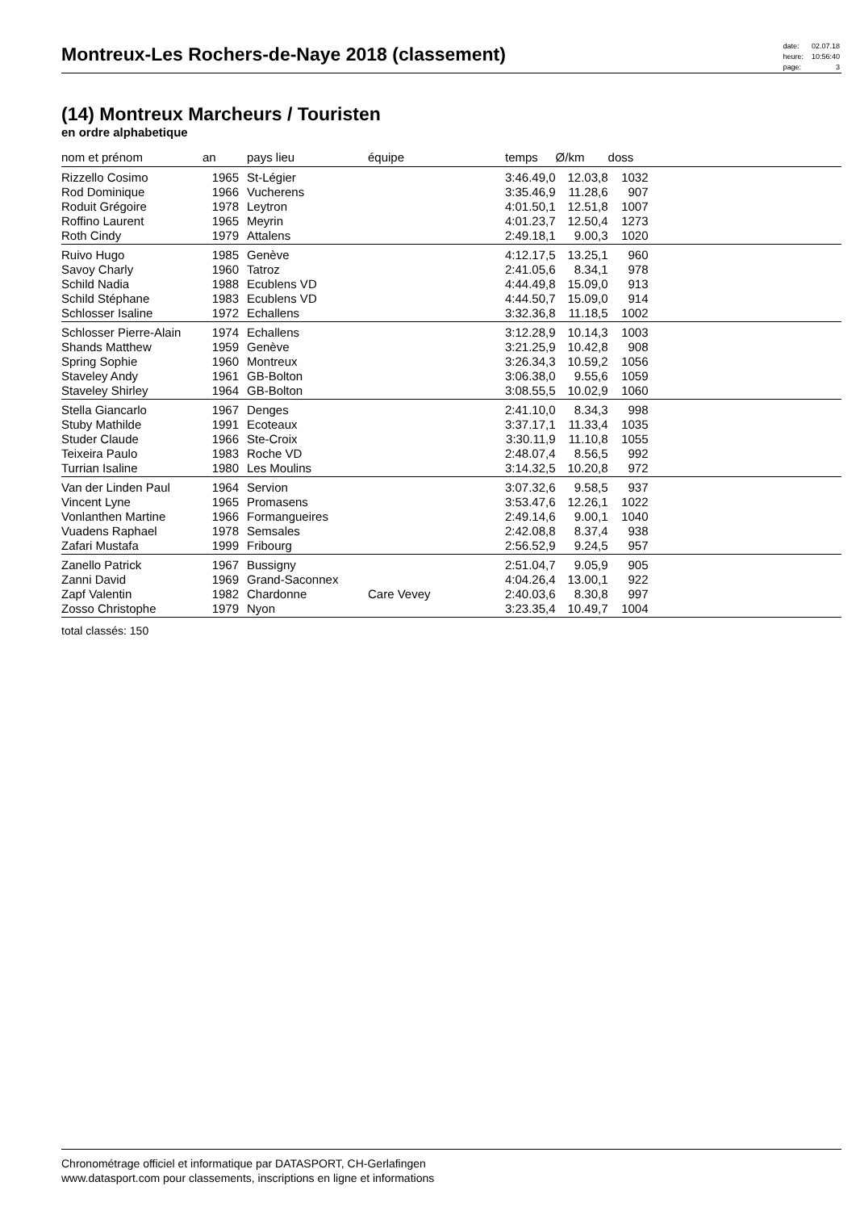Montreux-Les Rochers-de-Naye 2018 (classement)
| date: | 02.07.18 |
| heure: | 10:56:40 |
| page: | 3 |
(14) Montreux Marcheurs / Touristen
en ordre alphabetique
| nom et prénom | an | pays lieu | équipe | temps | Ø/km | doss | |
| --- | --- | --- | --- | --- | --- | --- | --- |
| Rizzello Cosimo | 1965 | St-Légier | | 3:46.49,0 | 12.03,8 | 1032 | |
| Rod Dominique | 1966 | Vucherens | | 3:35.46,9 | 11.28,6 | 907 | |
| Roduit Grégoire | 1978 | Leytron | | 4:01.50,1 | 12.51,8 | 1007 | |
| Roffino Laurent | 1965 | Meyrin | | 4:01.23,7 | 12.50,4 | 1273 | |
| Roth Cindy | 1979 | Attalens | | 2:49.18,1 | 9.00,3 | 1020 | |
| Ruivo Hugo | 1985 | Genève | | 4:12.17,5 | 13.25,1 | 960 | |
| Savoy Charly | 1960 | Tatroz | | 2:41.05,6 | 8.34,1 | 978 | |
| Schild Nadia | 1988 | Ecublens VD | | 4:44.49,8 | 15.09,0 | 913 | |
| Schild Stéphane | 1983 | Ecublens VD | | 4:44.50,7 | 15.09,0 | 914 | |
| Schlosser Isaline | 1972 | Echallens | | 3:32.36,8 | 11.18,5 | 1002 | |
| Schlosser Pierre-Alain | 1974 | Echallens | | 3:12.28,9 | 10.14,3 | 1003 | |
| Shands Matthew | 1959 | Genève | | 3:21.25,9 | 10.42,8 | 908 | |
| Spring Sophie | 1960 | Montreux | | 3:26.34,3 | 10.59,2 | 1056 | |
| Staveley Andy | 1961 | GB-Bolton | | 3:06.38,0 | 9.55,6 | 1059 | |
| Staveley Shirley | 1964 | GB-Bolton | | 3:08.55,5 | 10.02,9 | 1060 | |
| Stella Giancarlo | 1967 | Denges | | 2:41.10,0 | 8.34,3 | 998 | |
| Stuby Mathilde | 1991 | Ecoteaux | | 3:37.17,1 | 11.33,4 | 1035 | |
| Studer Claude | 1966 | Ste-Croix | | 3:30.11,9 | 11.10,8 | 1055 | |
| Teixeira Paulo | 1983 | Roche VD | | 2:48.07,4 | 8.56,5 | 992 | |
| Turrian Isaline | 1980 | Les Moulins | | 3:14.32,5 | 10.20,8 | 972 | |
| Van der Linden Paul | 1964 | Servion | | 3:07.32,6 | 9.58,5 | 937 | |
| Vincent Lyne | 1965 | Promasens | | 3:53.47,6 | 12.26,1 | 1022 | |
| Vonlanthen Martine | 1966 | Formangueires | | 2:49.14,6 | 9.00,1 | 1040 | |
| Vuadens Raphael | 1978 | Semsales | | 2:42.08,8 | 8.37,4 | 938 | |
| Zafari Mustafa | 1999 | Fribourg | | 2:56.52,9 | 9.24,5 | 957 | |
| Zanello Patrick | 1967 | Bussigny | | 2:51.04,7 | 9.05,9 | 905 | |
| Zanni David | 1969 | Grand-Saconnex | | 4:04.26,4 | 13.00,1 | 922 | |
| Zapf Valentin | 1982 | Chardonne | Care Vevey | 2:40.03,6 | 8.30,8 | 997 | |
| Zosso Christophe | 1979 | Nyon | | 3:23.35,4 | 10.49,7 | 1004 | |
total classés: 150
Chronométrage officiel et informatique par DATASPORT, CH-Gerlafingen
www.datasport.com pour classements, inscriptions en ligne et informations